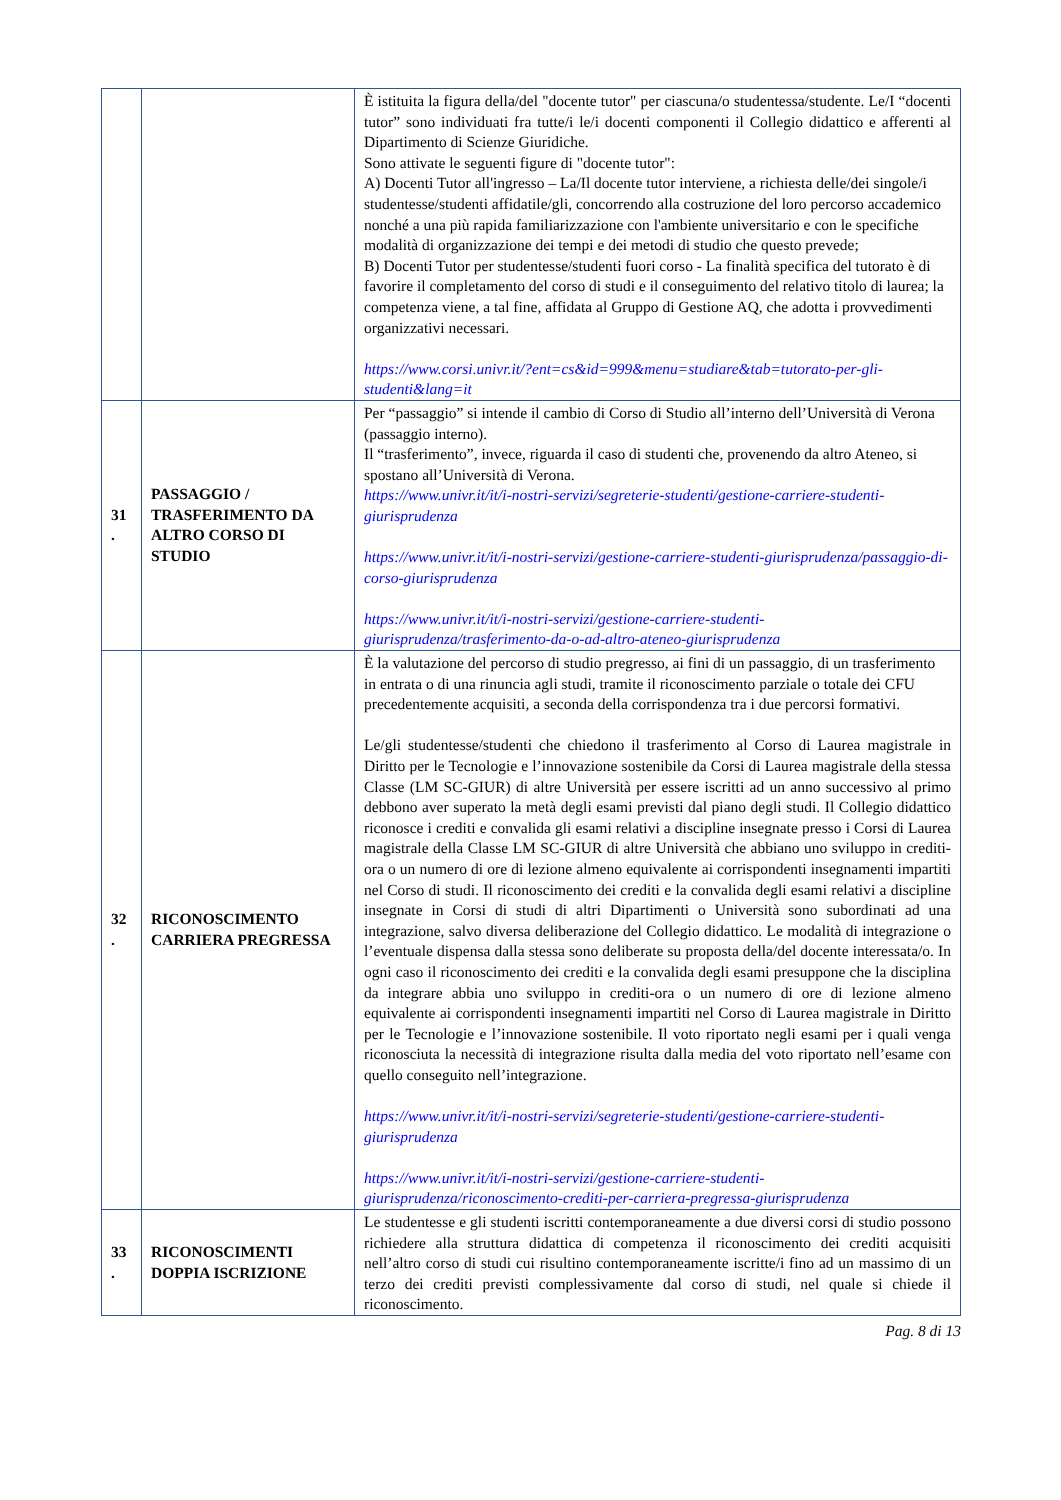| | | È istituita la figura della/del "docente tutor" per ciascuna/o studentessa/studente. Le/I “docenti tutor” sono individuati fra tutte/i le/i docenti componenti il Collegio didattico e afferenti al Dipartimento di Scienze Giuridiche. Sono attivate le seguenti figure di "docente tutor": A) Docenti Tutor all'ingresso – La/Il docente tutor interviene, a richiesta delle/dei singole/i studentesse/studenti affidatile/gli, concorrendo alla costruzione del loro percorso accademico nonché a una più rapida familiarizzazione con l'ambiente universitario e con le specifiche modalità di organizzazione dei tempi e dei metodi di studio che questo prevede; B) Docenti Tutor per studentesse/studenti fuori corso - La finalità specifica del tutorato è di favorire il completamento del corso di studi e il conseguimento del relativo titolo di laurea; la competenza viene, a tal fine, affidata al Gruppo di Gestione AQ, che adotta i provvedimenti organizzativi necessari. https://www.corsi.univr.it/?ent=cs&id=999&menu=studiare&tab=tutorato-per-gli-studenti&lang=it |
| 31 . | PASSAGGIO / TRASFERIMENTO DA ALTRO CORSO DI STUDIO | Per “passaggio” si intende il cambio di Corso di Studio all’interno dell’Università di Verona (passaggio interno). Il “trasferimento”, invece, riguarda il caso di studenti che, provenendo da altro Ateneo, si spostano all’Università di Verona. https://www.univr.it/it/i-nostri-servizi/segreterie-studenti/gestione-carriere-studenti-giurisprudenza https://www.univr.it/it/i-nostri-servizi/gestione-carriere-studenti-giurisprudenza/passaggio-di-corso-giurisprudenza https://www.univr.it/it/i-nostri-servizi/gestione-carriere-studenti-giurisprudenza/trasferimento-da-o-ad-altro-ateneo-giurisprudenza |
| 32 . | RICONOSCIMENTO CARRIERA PREGRESSA | È la valutazione del percorso di studio pregresso, ai fini di un passaggio, di un trasferimento in entrata o di una rinuncia agli studi, tramite il riconoscimento parziale o totale dei CFU precedentemente acquisiti, a seconda della corrispondenza tra i due percorsi formativi. Le/gli studentesse/studenti che chiedono il trasferimento al Corso di Laurea magistrale in Diritto per le Tecnologie e l’innovazione sostenibile da Corsi di Laurea magistrale della stessa Classe (LM SC-GIUR) di altre Università per essere iscritti ad un anno successivo al primo debbono aver superato la metà degli esami previsti dal piano degli studi. Il Collegio didattico riconosce i crediti e convalida gli esami relativi a discipline insegnate presso i Corsi di Laurea magistrale della Classe LM SC-GIUR di altre Università che abbiano uno sviluppo in crediti-ora o un numero di ore di lezione almeno equivalente ai corrispondenti insegnamenti impartiti nel Corso di studi. Il riconoscimento dei crediti e la convalida degli esami relativi a discipline insegnate in Corsi di studi di altri Dipartimenti o Università sono subordinati ad una integrazione, salvo diversa deliberazione del Collegio didattico. Le modalità di integrazione o l’eventuale dispensa dalla stessa sono deliberate su proposta della/del docente interessata/o. In ogni caso il riconoscimento dei crediti e la convalida degli esami presuppone che la disciplina da integrare abbia uno sviluppo in crediti-ora o un numero di ore di lezione almeno equivalente ai corrispondenti insegnamenti impartiti nel Corso di Laurea magistrale in Diritto per le Tecnologie e l’innovazione sostenibile. Il voto riportato negli esami per i quali venga riconosciuta la necessità di integrazione risulta dalla media del voto riportato nell’esame con quello conseguito nell’integrazione. https://www.univr.it/it/i-nostri-servizi/segreterie-studenti/gestione-carriere-studenti-giurisprudenza https://www.univr.it/it/i-nostri-servizi/gestione-carriere-studenti-giurisprudenza/riconoscimento-crediti-per-carriera-pregressa-giurisprudenza |
| 33 . | RICONOSCIMENTI DOPPIA ISCRIZIONE | Le studentesse e gli studenti iscritti contemporaneamente a due diversi corsi di studio possono richiedere alla struttura didattica di competenza il riconoscimento dei crediti acquisiti nell’altro corso di studi cui risultino contemporaneamente iscritte/i fino ad un massimo di un terzo dei crediti previsti complessivamente dal corso di studi, nel quale si chiede il riconoscimento. |
Pag. 8 di 13